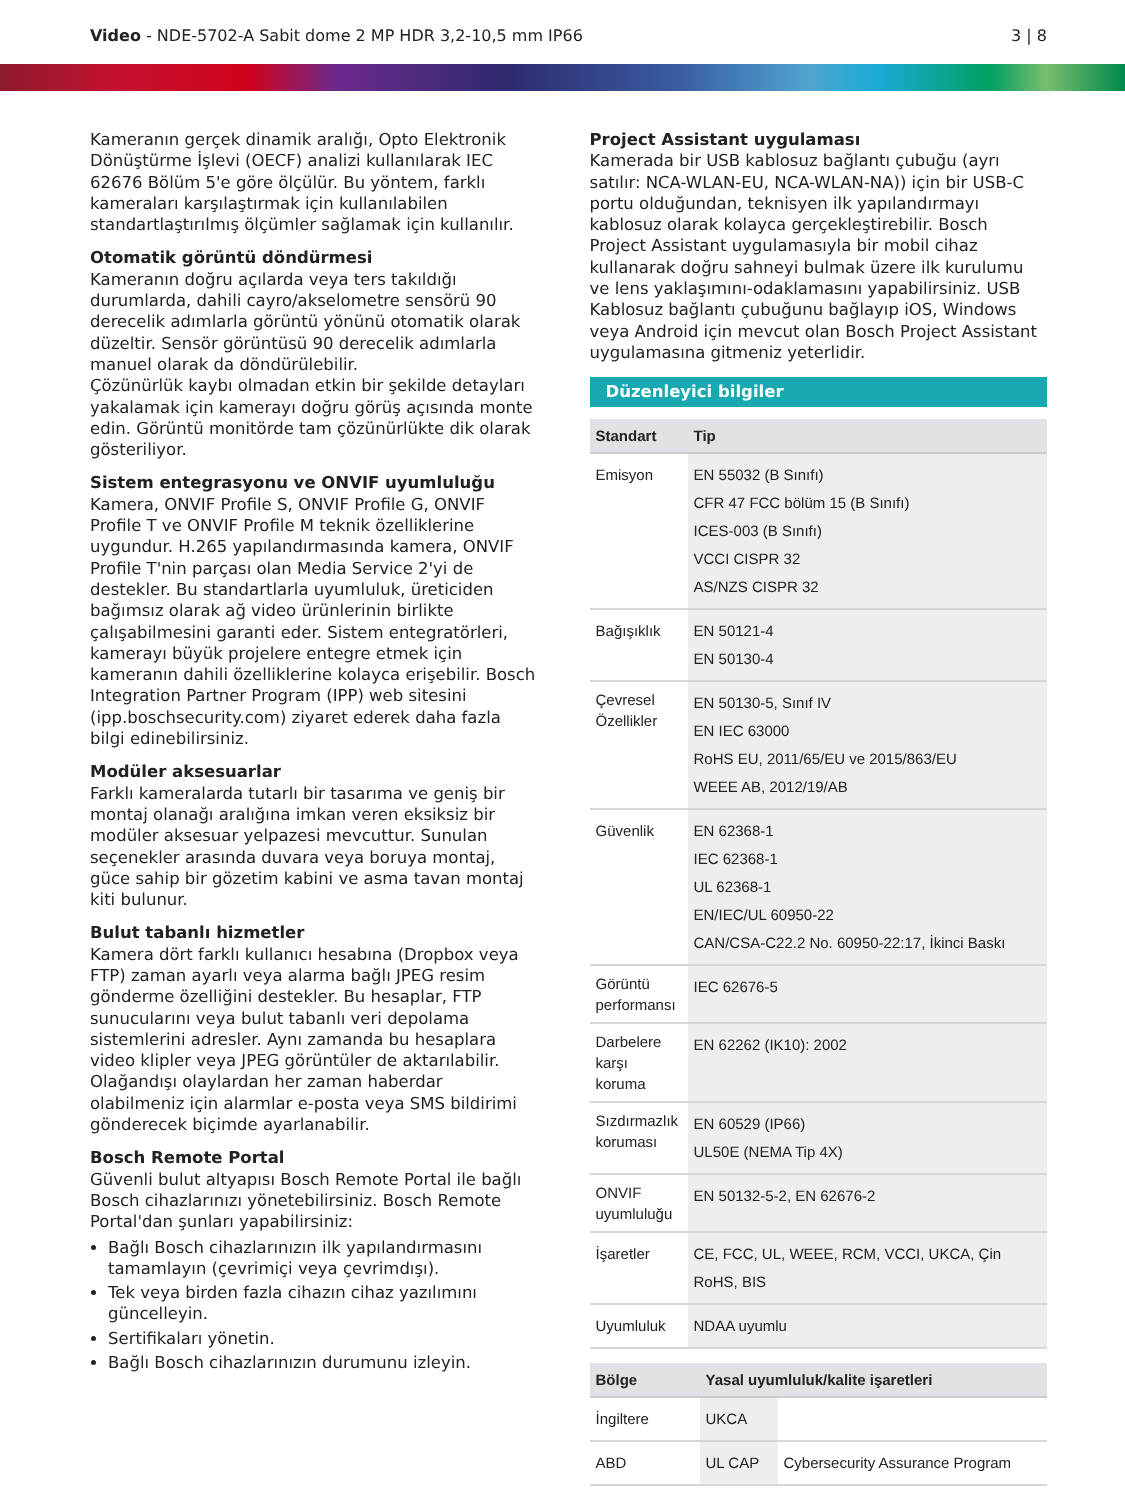Video - NDE-5702-A Sabit dome 2 MP HDR 3,2-10,5 mm IP66
3 | 8
Kameranın gerçek dinamik aralığı, Opto Elektronik Dönüştürme İşlevi (OECF) analizi kullanılarak IEC 62676 Bölüm 5'e göre ölçülür. Bu yöntem, farklı kameraları karşılaştırmak için kullanılabilen standartlaştırılmış ölçümler sağlamak için kullanılır.
Otomatik görüntü döndürmesi
Kameranın doğru açılarda veya ters takıldığı durumlarda, dahili cayro/akselometre sensörü 90 derecelik adımlarla görüntü yönünü otomatik olarak düzeltir. Sensör görüntüsü 90 derecelik adımlarla manuel olarak da döndürülebilir.
Çözünürlük kaybı olmadan etkin bir şekilde detayları yakalamak için kamerayı doğru görüş açısında monte edin. Görüntü monitörde tam çözünürlükte dik olarak gösteriliyor.
Sistem entegrasyonu ve ONVIF uyumluluğu
Kamera, ONVIF Profile S, ONVIF Profile G, ONVIF Profile T ve ONVIF Profile M teknik özelliklerine uygundur. H.265 yapılandırmasında kamera, ONVIF Profile T'nin parçası olan Media Service 2'yi de destekler. Bu standartlarla uyumluluk, üreticiden bağımsız olarak ağ video ürünlerinin birlikte çalışabilmesini garanti eder. Sistem entegratörleri, kamerayı büyük projelere entegre etmek için kameranın dahili özelliklerine kolayca erişebilir. Bosch Integration Partner Program (IPP) web sitesini (ipp.boschsecurity.com) ziyaret ederek daha fazla bilgi edinebilirsiniz.
Modüler aksesuarlar
Farklı kameralarda tutarlı bir tasarıma ve geniş bir montaj olanağı aralığına imkan veren eksiksiz bir modüler aksesuar yelpazesi mevcuttur. Sunulan seçenekler arasında duvara veya boruya montaj, güce sahip bir gözetim kabini ve asma tavan montaj kiti bulunur.
Bulut tabanlı hizmetler
Kamera dört farklı kullanıcı hesabına (Dropbox veya FTP) zaman ayarlı veya alarma bağlı JPEG resim gönderme özelliğini destekler. Bu hesaplar, FTP sunucularını veya bulut tabanlı veri depolama sistemlerini adresler. Aynı zamanda bu hesaplara video klipler veya JPEG görüntüler de aktarılabilir. Olağandışı olaylardan her zaman haberdar olabilmeniz için alarmlar e-posta veya SMS bildirimi gönderecek biçimde ayarlanabilir.
Bosch Remote Portal
Güvenli bulut altyapısı Bosch Remote Portal ile bağlı Bosch cihazlarınızı yönetebilirsiniz. Bosch Remote Portal'dan şunları yapabilirsiniz:
Bağlı Bosch cihazlarınızın ilk yapılandırmasını tamamlayın (çevrimiçi veya çevrimdışı).
Tek veya birden fazla cihazın cihaz yazılımını güncelleyin.
Sertifikaları yönetin.
Bağlı Bosch cihazlarınızın durumunu izleyin.
Project Assistant uygulaması
Kamerada bir USB kablosuz bağlantı çubuğu (ayrı satılır: NCA-WLAN-EU, NCA-WLAN-NA)) için bir USB-C portu olduğundan, teknisyen ilk yapılandırmayı kablosuz olarak kolayca gerçekleştirebilir. Bosch Project Assistant uygulamasıyla bir mobil cihaz kullanarak doğru sahneyi bulmak üzere ilk kurulumu ve lens yaklaşımını-odaklamasını yapabilirsiniz. USB Kablosuz bağlantı çubuğunu bağlayıp iOS, Windows veya Android için mevcut olan Bosch Project Assistant uygulamasına gitmeniz yeterlidir.
Düzenleyici bilgiler
| Standart | Tip |
| --- | --- |
| Emisyon | EN 55032 (B Sınıfı) CFR 47 FCC bölüm 15 (B Sınıfı) ICES-003 (B Sınıfı) VCCI CISPR 32 AS/NZS CISPR 32 |
| Bağışıklık | EN 50121-4 EN 50130-4 |
| Çevresel Özellikler | EN 50130-5, Sınıf IV EN IEC 63000 RoHS EU, 2011/65/EU ve 2015/863/EU WEEE AB, 2012/19/AB |
| Güvenlik | EN 62368-1 IEC 62368-1 UL 62368-1 EN/IEC/UL 60950-22 CAN/CSA-C22.2 No. 60950-22:17, İkinci Baskı |
| Görüntü performansı | IEC 62676-5 |
| Darbelere karşı koruma | EN 62262 (IK10): 2002 |
| Sızdırmazlık koruması | EN 60529 (IP66) UL50E (NEMA Tip 4X) |
| ONVIF uyumluluğu | EN 50132-5-2, EN 62676-2 |
| İşaretler | CE, FCC, UL, WEEE, RCM, VCCI, UKCA, Çin RoHS, BIS |
| Uyumluluk | NDAA uyumlu |
| Bölge | Yasal uyumluluk/kalite işaretleri | |
| --- | --- | --- |
| İngiltere | UKCA | |
| ABD | UL CAP | Cybersecurity Assurance Program |